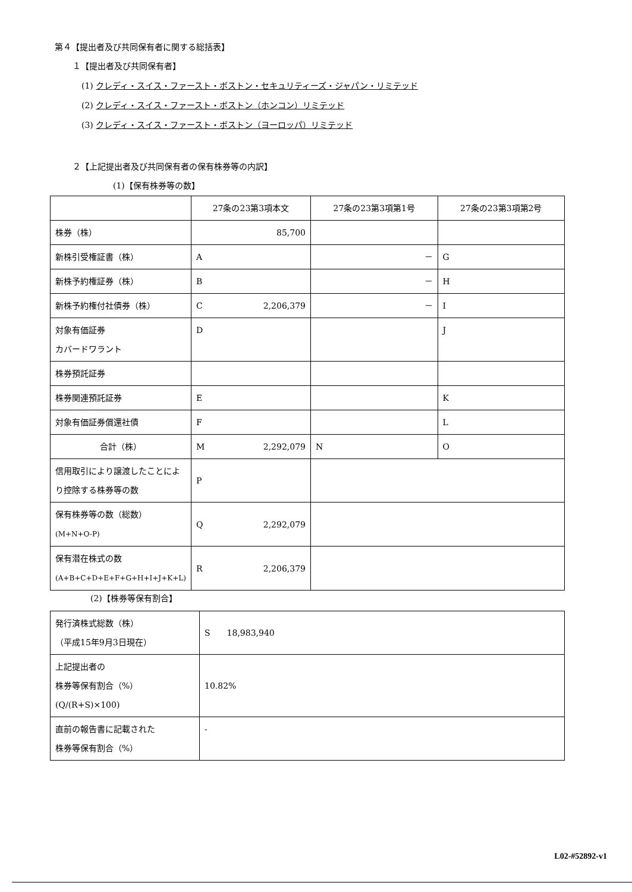第４【提出者及び共同保有者に関する総括表】
１【提出者及び共同保有者】
(1) クレディ・スイス・ファースト・ボストン・セキュリティーズ・ジャパン・リミテッド
(2) クレディ・スイス・ファースト・ボストン（ホンコン）リミテッド
(3) クレディ・スイス・ファースト・ボストン（ヨーロッパ）リミテッド
２【上記提出者及び共同保有者の保有株券等の内訳】
(1)【保有株券等の数】
| | 27条の23第3項本文 | 27条の23第3項第1号 | 27条の23第3項第2号 |
| 株券（株） | 85,700 | | |
| 新株引受権証書（株） | A | － | G |
| 新株予約権証券（株） | B | － | H |
| 新株予約権付社債券（株） | C 2,206,379 | － | I |
| 対象有価証券 カバードワラント | D | | J |
| 株券預託証券 | | | |
| 株券関連預託証券 | E | | K |
| 対象有価証券償還社債 | F | | L |
| 合計（株） | M 2,292,079 | N | O |
| 信用取引により譲渡したことにより控除する株券等の数 | P | | |
| 保有株券等の数（総数） (M+N+O-P) | Q 2,292,079 | | |
| 保有潜在株式の数 (A+B+C+D+E+F+G+H+I+J+K+L) | R 2,206,379 | | |
(2)【株券等保有割合】
| 発行済株式総数（株） （平成15年9月3日現在） | S 18,983,940 |
| 上記提出者の 株券等保有割合（%） (Q/(R+S)×100) | 10.82% |
| 直前の報告書に記載された 株券等保有割合（%） | - |
L02-#52892-v1